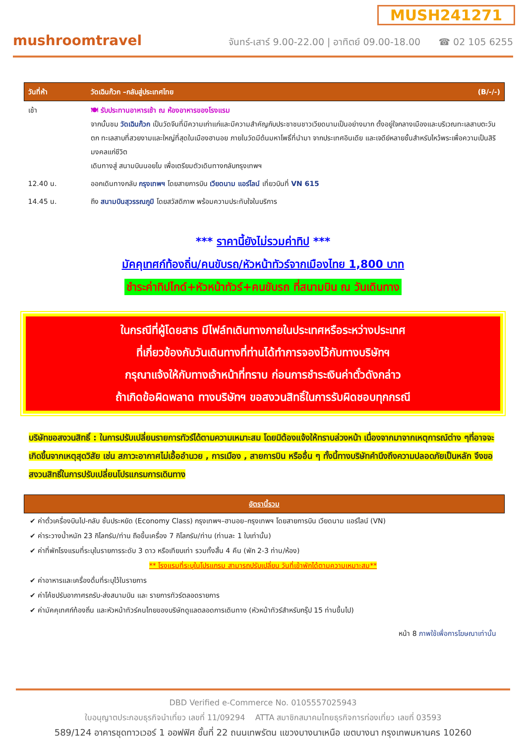MUSH241271
mushroomtravel
จันทร์-เสาร์ 9.00-22.00 | อาทิตย์ 09.00-18.00 ☎ 02 105 6255
| วันที่ห้า | วัดเฉินก๊วก –กลับสู่ประเทศไทย | (B/-/-) |
| เช้า | 🍽 รับประทานอาหารเช้า ณ ห้องอาหารของโรงแรม จากนั้นชม วัดเฉินก๊วก เป็นวัดจีนที่มีความเก่าแก่และมีความสำคัญกับประชาชนชาวเวียดนามเป็นอย่างมาก ตั้งอยู่ใจกลางเมืองและบริเวณทะเลสาบตะวันตก ทะเลสาบที่สวยงามและใหญ่ที่สุดในเมืองฮานอย ภายในวัดมีต้นมหาโพธิ์ที่นำมา จากประเทศอินเดีย และเจดีย์หลายชั้นสำหรับไหว้พระเพื่อความเป็นสิริมงคลแก่ชีวิต เดินทางสู่ สนามบินนอยไบ เพื่อเตรียมตัวเดินทางกลับกรุงเทพฯ | |
| 12.40 น. | ออกเดินทางกลับ กรุงเทพฯ โดยสายการบิน เวียดนาม แอร์ไลน์ เที่ยวบินที่ VN 615 | |
| 14.45 น. | ถึง สนามบินสุวรรณภูมิ โดยสวัสดิภาพ พร้อมความประทับใจในบริการ | |
*** ราคานี้ยังไม่รวมค่าทิป ***
มัคคุเทศก์ท้องถิ่น/คนขับรถ/หัวหน้าทัวร์จากเมืองไทย 1,800 บาท
ชำระค่าทิปไกด์+หัวหน้าทัวร์+คนขับรถ ที่สนามบิน ณ วันเดินทาง
ในกรณีที่ผู้โดยสาร มีไฟล์ทเดินทางภายในประเทศหรือระหว่างประเทศ
ที่เกี่ยวข้องกับวันเดินทางที่ท่านได้ทำการจองไว้กับทางบริษัทฯ
กรุณาแจ้งให้กับทางเจ้าหน้าที่ทราบ ก่อนการชำระเงินค่าตั๋วดังกล่าว
ถ้าเกิดข้อผิดพลาด ทางบริษัทฯ ขอสงวนสิทธิ์ในการรับผิดชอบทุกกรณี
บริษัทขอสงวนสิทธิ์ : ในการปรับเปลี่ยนรายการทัวร์ได้ตามความเหมาะสม โดยมิต้องแจ้งให้ทราบล่วงหน้า เนื่องจากมาจากเหตุการณ์ต่าง ๆที่อาจจะเกิดขึ้นจากเหตุสุดวิสัย เช่น สภาวะอากาศไม่เอื้ออำนวย , การเมือง , สายการบิน หรืออื่น ๆ ทั้งนี้ทางบริษัทคำนึงถึงความปลอดภัยเป็นหลัก จึงขอสงวนสิทธิ์ในการปรับเปลี่ยนโปรแกรมการเดินทาง
| อัตรานี้รวม |
✔ ค่าตั๋วเครื่องบินไป-กลับ ชั้นประหยัด (Economy Class) กรุงเทพฯ–ฮานอย–กรุงเทพฯ โดยสายการบิน เวียดนาม แอร์ไลน์ (VN)
✔ ค่าระวางน้ำหนัก 23 กิโลกรัม/ท่าน ถือขึ้นเครื่อง 7 กิโลกรัม/ท่าน (ท่านละ 1 ใบเท่านั้น)
✔ ค่าที่พักโรงแรมที่ระบุในรายการระดับ 3 ดาว หรือเทียบเท่า รวมทั้งสิ้น 4 คืน (พัก 2-3 ท่าน/ห้อง)
** โรงแรมที่ระบุในโปรแกรม สามารถปรับเปลี่ยน วันที่เข้าพักได้ตามความเหมาะสม**
✔ ค่าอาหารและเครื่องดื่มที่ระบุไว้ในรายการ
✔ ค่าโค้ชปรับอากาศรถรับ-ส่งสนามบิน และ รายการทัวร์ตลอดรายการ
✔ ค่ามัคคุเทศก์ท้องถิ่น และหัวหน้าทัวร์คนไทยของบริษัทดูแลตลอดการเดินทาง (หัวหน้าทัวร์สำหรับกรุ๊ป 15 ท่านขึ้นไป)
หน้า 8 ภาพใช้เพื่อการโฆษณาเท่านั้น
DBD Verified e-Commerce No. 0105557025943
ใบอนุญาตประกอบธุรกิจนำเที่ยว เลขที่ 11/09294 ATTA สมาชิกสมาคมไทยธุรกิจการท่องเที่ยว เลขที่ 03593
589/124 อาคารชุดทาวเวอร์ 1 ออฟฟิศ ชั้นที่ 22 ถนนเทพรัตน แขวงบางนาเหนือ เขตบางนา กรุงเทพมหานคร 10260